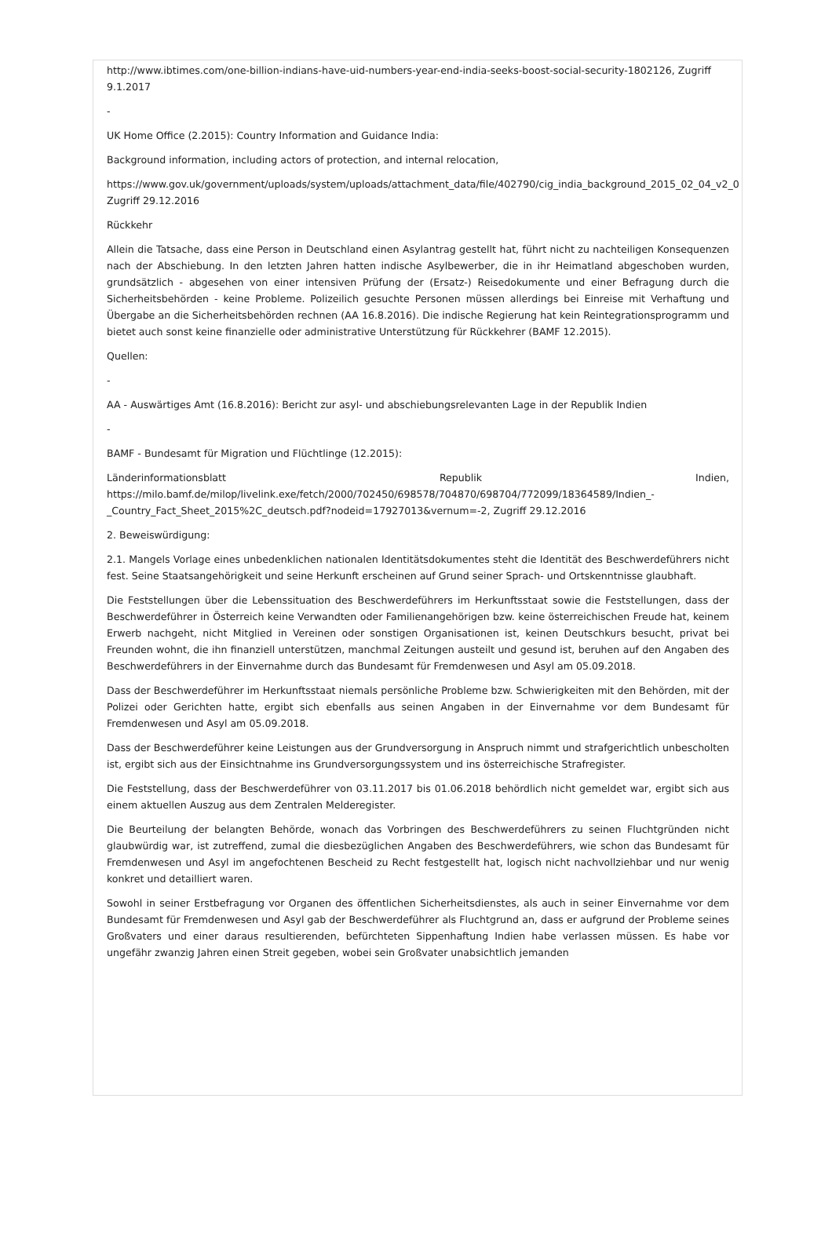http://www.ibtimes.com/one-billion-indians-have-uid-numbers-year-end-india-seeks-boost-social-security-1802126, Zugriff 9.1.2017
-
UK Home Office (2.2015): Country Information and Guidance India:
Background information, including actors of protection, and internal relocation,
https://www.gov.uk/government/uploads/system/uploads/attachment_data/file/402790/cig_india_background_2015_02_04_v2_0
Zugriff 29.12.2016
Rückkehr
Allein die Tatsache, dass eine Person in Deutschland einen Asylantrag gestellt hat, führt nicht zu nachteiligen Konsequenzen nach der Abschiebung. In den letzten Jahren hatten indische Asylbewerber, die in ihr Heimatland abgeschoben wurden, grundsätzlich - abgesehen von einer intensiven Prüfung der (Ersatz-) Reisedokumente und einer Befragung durch die Sicherheitsbehörden - keine Probleme. Polizeilich gesuchte Personen müssen allerdings bei Einreise mit Verhaftung und Übergabe an die Sicherheitsbehörden rechnen (AA 16.8.2016). Die indische Regierung hat kein Reintegrationsprogramm und bietet auch sonst keine finanzielle oder administrative Unterstützung für Rückkehrer (BAMF 12.2015).
Quellen:
-
AA - Auswärtiges Amt (16.8.2016): Bericht zur asyl- und abschiebungsrelevanten Lage in der Republik Indien
-
BAMF - Bundesamt für Migration und Flüchtlinge (12.2015):
Länderinformationsblatt Republik Indien,
https://milo.bamf.de/milop/livelink.exe/fetch/2000/702450/698578/704870/698704/772099/18364589/Indien_-
_Country_Fact_Sheet_2015%2C_deutsch.pdf?nodeid=17927013&vernum=-2, Zugriff 29.12.2016
2. Beweiswürdigung:
2.1. Mangels Vorlage eines unbedenklichen nationalen Identitätsdokumentes steht die Identität des Beschwerdeführers nicht fest. Seine Staatsangehörigkeit und seine Herkunft erscheinen auf Grund seiner Sprach- und Ortskenntnisse glaubhaft.
Die Feststellungen über die Lebenssituation des Beschwerdeführers im Herkunftsstaat sowie die Feststellungen, dass der Beschwerdeführer in Österreich keine Verwandten oder Familienangehörigen bzw. keine österreichischen Freude hat, keinem Erwerb nachgeht, nicht Mitglied in Vereinen oder sonstigen Organisationen ist, keinen Deutschkurs besucht, privat bei Freunden wohnt, die ihn finanziell unterstützen, manchmal Zeitungen austeilt und gesund ist, beruhen auf den Angaben des Beschwerdeführers in der Einvernahme durch das Bundesamt für Fremdenwesen und Asyl am 05.09.2018.
Dass der Beschwerdeführer im Herkunftsstaat niemals persönliche Probleme bzw. Schwierigkeiten mit den Behörden, mit der Polizei oder Gerichten hatte, ergibt sich ebenfalls aus seinen Angaben in der Einvernahme vor dem Bundesamt für Fremdenwesen und Asyl am 05.09.2018.
Dass der Beschwerdeführer keine Leistungen aus der Grundversorgung in Anspruch nimmt und strafgerichtlich unbescholten ist, ergibt sich aus der Einsichtnahme ins Grundversorgungssystem und ins österreichische Strafregister.
Die Feststellung, dass der Beschwerdeführer von 03.11.2017 bis 01.06.2018 behördlich nicht gemeldet war, ergibt sich aus einem aktuellen Auszug aus dem Zentralen Melderegister.
Die Beurteilung der belangten Behörde, wonach das Vorbringen des Beschwerdeführers zu seinen Fluchtgründen nicht glaubwürdig war, ist zutreffend, zumal die diesbezüglichen Angaben des Beschwerdeführers, wie schon das Bundesamt für Fremdenwesen und Asyl im angefochtenen Bescheid zu Recht festgestellt hat, logisch nicht nachvollziehbar und nur wenig konkret und detailliert waren.
Sowohl in seiner Erstbefragung vor Organen des öffentlichen Sicherheitsdienstes, als auch in seiner Einvernahme vor dem Bundesamt für Fremdenwesen und Asyl gab der Beschwerdeführer als Fluchtgrund an, dass er aufgrund der Probleme seines Großvaters und einer daraus resultierenden, befürchteten Sippenhaftung Indien habe verlassen müssen. Es habe vor ungefähr zwanzig Jahren einen Streit gegeben, wobei sein Großvater unabsichtlich jemanden